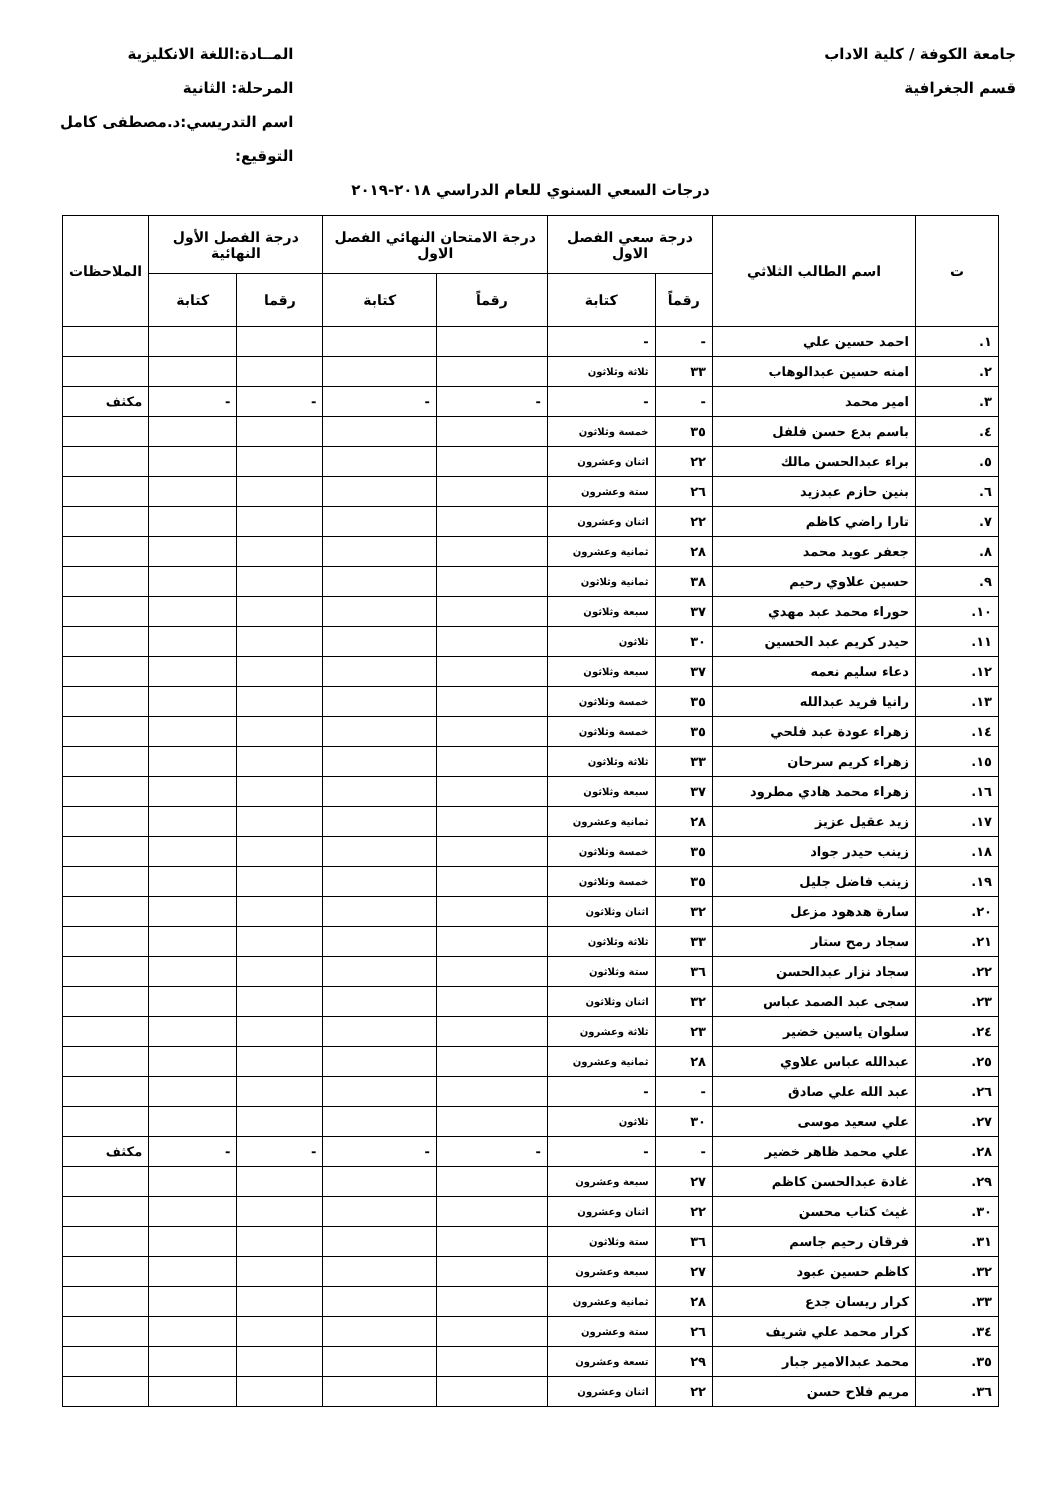جامعة الكوفة / كلية الاداب
قسم الجغرافية
المــادة:اللغة الانكليزية
المرحلة: الثانية
اسم التدريسي:د.مصطفى كامل
التوقيع:
درجات السعي السنوي للعام الدراسي ٢٠١٨-٢٠١٩
| ت | اسم الطالب الثلاثي | درجة سعي الفصل الاول | | درجة الامتحان النهائي الفصل الاول | | درجة الفصل الأول النهائية | | الملاحظات |
| --- | --- | --- | --- | --- | --- | --- | --- | --- |
| | | رقماً | كتابة | رقماً | كتابة | رقما | كتابة | |
| ١. | احمد حسين علي | - | - | | | | | |
| ٢. | امنه حسين عبدالوهاب | ٣٣ | ثلاثة وثلاثون | | | | | |
| ٣. | امير محمد | - | - | - | - | - | - | مكثف |
| ٤. | باسم بدع حسن فلفل | ٣٥ | خمسة وثلاثون | | | | | |
| ٥. | براء عبدالحسن مالك | ٢٢ | اثنان وعشرون | | | | | |
| ٦. | بنين حازم عبدزيد | ٢٦ | ستة وعشرون | | | | | |
| ٧. | تارا راضي كاظم | ٢٢ | اثنان وعشرون | | | | | |
| ٨. | جعفر عويد محمد | ٢٨ | ثمانية وعشرون | | | | | |
| ٩. | حسين علاوي رحيم | ٣٨ | ثمانية وثلاثون | | | | | |
| ١٠. | حوراء محمد عبد مهدي | ٣٧ | سبعة وثلاثون | | | | | |
| ١١. | حيدر كريم عبد الحسين | ٣٠ | ثلاثون | | | | | |
| ١٢. | دعاء سليم نعمه | ٣٧ | سبعة وثلاثون | | | | | |
| ١٣. | رانيا فريد عبدالله | ٣٥ | خمسة وثلاثون | | | | | |
| ١٤. | زهراء عودة عبد فلحي | ٣٥ | خمسة وثلاثون | | | | | |
| ١٥. | زهراء كريم سرحان | ٣٣ | ثلاثة وثلاثون | | | | | |
| ١٦. | زهراء محمد هادي مطرود | ٣٧ | سبعة وثلاثون | | | | | |
| ١٧. | زيد عقيل عزيز | ٢٨ | ثمانية وعشرون | | | | | |
| ١٨. | زينب حيدر جواد | ٣٥ | خمسة وثلاثون | | | | | |
| ١٩. | زينب فاضل جليل | ٣٥ | خمسة وثلاثون | | | | | |
| ٢٠. | سارة هدهود مزعل | ٣٢ | اثنان وثلاثون | | | | | |
| ٢١. | سجاد رمح ستار | ٣٣ | ثلاثة وثلاثون | | | | | |
| ٢٢. | سجاد نزار عبدالحسن | ٣٦ | ستة وثلاثون | | | | | |
| ٢٣. | سجى عبد الصمد عباس | ٣٢ | اثنان وثلاثون | | | | | |
| ٢٤. | سلوان ياسين خضير | ٢٣ | ثلاثة وعشرون | | | | | |
| ٢٥. | عبدالله عباس علاوي | ٢٨ | ثمانية وعشرون | | | | | |
| ٢٦. | عبد الله علي صادق | - | - | | | | | |
| ٢٧. | علي سعيد موسى | ٣٠ | ثلاثون | | | | | |
| ٢٨. | علي محمد ظاهر خضير | - | - | - | - | - | - | مكثف |
| ٢٩. | غادة عبدالحسن كاظم | ٢٧ | سبعة وعشرون | | | | | |
| ٣٠. | غيث كتاب محسن | ٢٢ | اثنان وعشرون | | | | | |
| ٣١. | فرقان رحيم جاسم | ٣٦ | ستة وثلاثون | | | | | |
| ٣٢. | كاظم حسين عبود | ٢٧ | سبعة وعشرون | | | | | |
| ٣٣. | كرار ريسان جدع | ٢٨ | ثمانية وعشرون | | | | | |
| ٣٤. | كرار محمد علي شريف | ٢٦ | ستة وعشرون | | | | | |
| ٣٥. | محمد عبدالامير جبار | ٢٩ | تسعة وعشرون | | | | | |
| ٣٦. | مريم فلاح حسن | ٢٢ | اثنان وعشرون | | | | | |